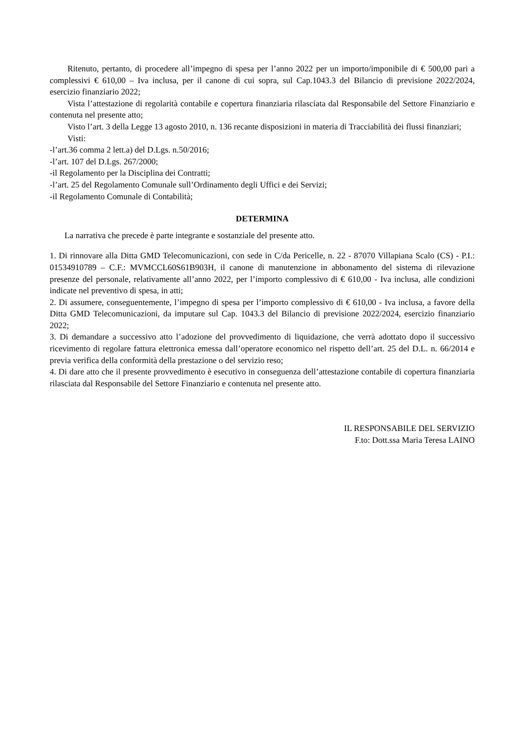Ritenuto, pertanto, di procedere all’impegno di spesa per l’anno 2022 per un importo/imponibile di € 500,00 pari a complessivi € 610,00 – Iva inclusa, per il canone di cui sopra, sul Cap.1043.3 del Bilancio di previsione 2022/2024, esercizio finanziario 2022;
Vista l’attestazione di regolarità contabile e copertura finanziaria rilasciata dal Responsabile del Settore Finanziario e contenuta nel presente atto;
Visto l’art. 3 della Legge 13 agosto 2010, n. 136 recante disposizioni in materia di Tracciabilità dei flussi finanziari;
Visti:
-l’art.36 comma 2 lett.a) del D.Lgs. n.50/2016;
-l’art. 107 del D.Lgs. 267/2000;
-il Regolamento per la Disciplina dei Contratti;
-l’art. 25 del Regolamento Comunale sull’Ordinamento degli Uffici e dei Servizi;
-il Regolamento Comunale di Contabilità;
DETERMINA
La narrativa che precede è parte integrante e sostanziale del presente atto.
1. Di rinnovare alla Ditta GMD Telecomunicazioni, con sede in C/da Pericelle, n. 22 - 87070 Villapiana Scalo (CS) - P.I.: 01534910789 – C.F.: MVMCCL60S61B903H, il canone di manutenzione in abbonamento del sistema di rilevazione presenze del personale, relativamente all’anno 2022, per l’importo complessivo di € 610,00 - Iva inclusa, alle condizioni indicate nel preventivo di spesa, in atti;
2. Di assumere, conseguentemente, l’impegno di spesa per l’importo complessivo di € 610,00 - Iva inclusa, a favore della Ditta GMD Telecomunicazioni, da imputare sul Cap. 1043.3 del Bilancio di previsione 2022/2024, esercizio finanziario 2022;
3. Di demandare a successivo atto l’adozione del provvedimento di liquidazione, che verrà adottato dopo il successivo ricevimento di regolare fattura elettronica emessa dall’operatore economico nel rispetto dell’art. 25 del D.L. n. 66/2014 e previa verifica della conformità della prestazione o del servizio reso;
4. Di dare atto che il presente provvedimento è esecutivo in conseguenza dell’attestazione contabile di copertura finanziaria rilasciata dal Responsabile del Settore Finanziario e contenuta nel presente atto.
IL RESPONSABILE DEL SERVIZIO
F.to: Dott.ssa Maria Teresa LAINO